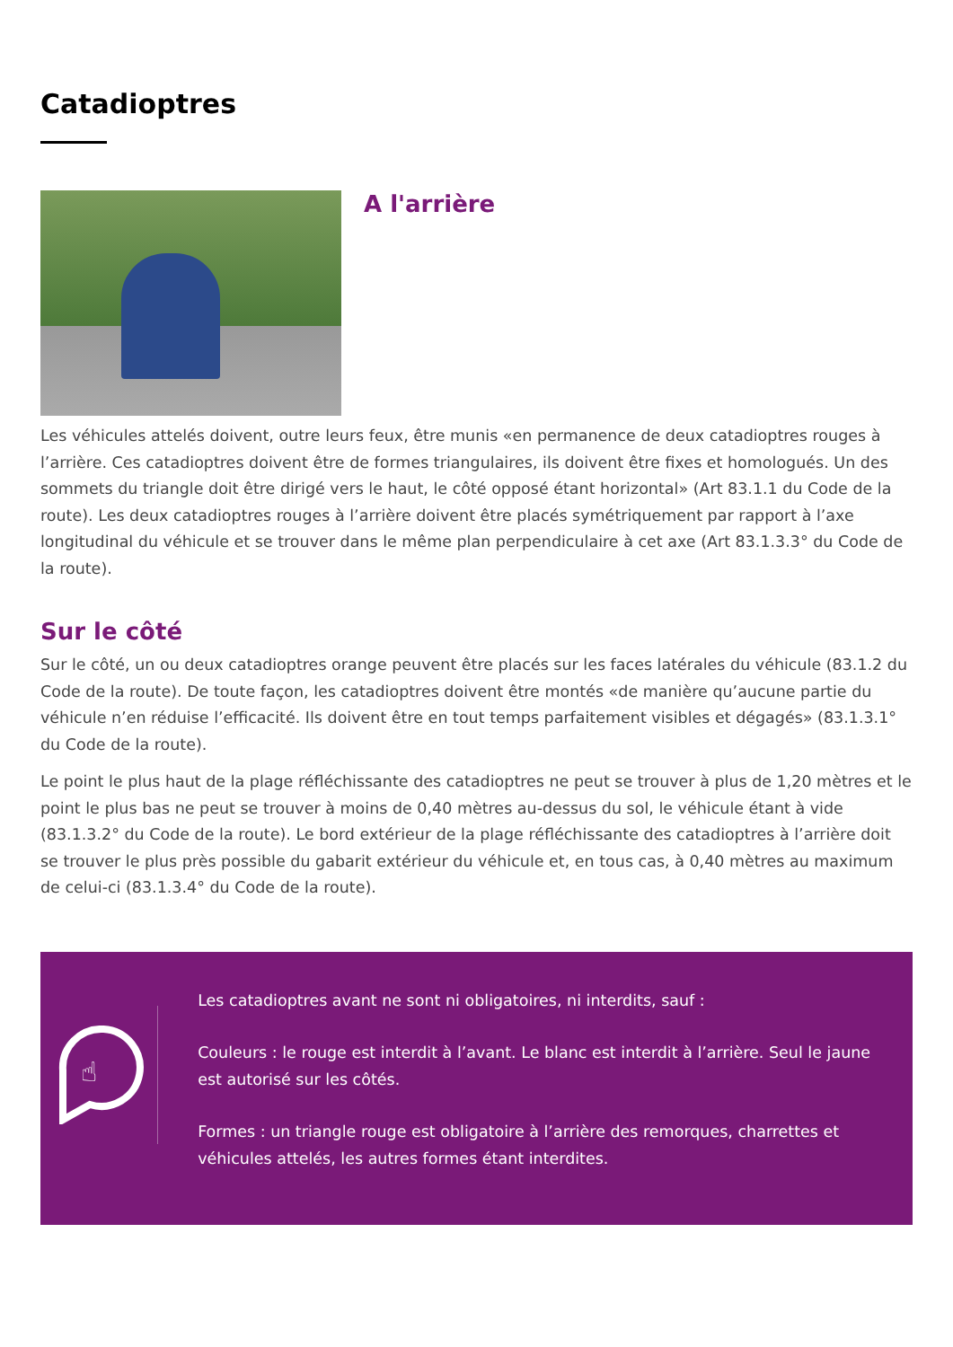Catadioptres
A l'arrière
Les véhicules attelés doivent, outre leurs feux, être munis «en permanence de deux catadioptres rouges à l’arrière. Ces catadioptres doivent être de formes triangulaires, ils doivent être fixes et homologués. Un des sommets du triangle doit être dirigé vers le haut, le côté opposé étant horizontal» (Art 83.1.1 du Code de la route). Les deux catadioptres rouges à l’arrière doivent être placés symétriquement par rapport à l’axe longitudinal du véhicule et se trouver dans le même plan perpendiculaire à cet axe (Art 83.1.3.3° du Code de la route).
Sur le côté
Sur le côté, un ou deux catadioptres orange peuvent être placés sur les faces latérales du véhicule (83.1.2 du Code de la route). De toute façon, les catadioptres doivent être montés «de manière qu’aucune partie du véhicule n’en réduise l’efficacité. Ils doivent être en tout temps parfaitement visibles et dégagés» (83.1.3.1° du Code de la route).
Le point le plus haut de la plage réfléchissante des catadioptres ne peut se trouver à plus de 1,20 mètres et le point le plus bas ne peut se trouver à moins de 0,40 mètres au-dessus du sol, le véhicule étant à vide (83.1.3.2° du Code de la route). Le bord extérieur de la plage réfléchissante des catadioptres à l’arrière doit se trouver le plus près possible du gabarit extérieur du véhicule et, en tous cas, à 0,40 mètres au maximum de celui-ci (83.1.3.4° du Code de la route).
☝
Les catadioptres avant ne sont ni obligatoires, ni interdits, sauf :
Couleurs : le rouge est interdit à l’avant. Le blanc est interdit à l’arrière. Seul le jaune est autorisé sur les côtés.
Formes : un triangle rouge est obligatoire à l’arrière des remorques, charrettes et véhicules attelés, les autres formes étant interdites.